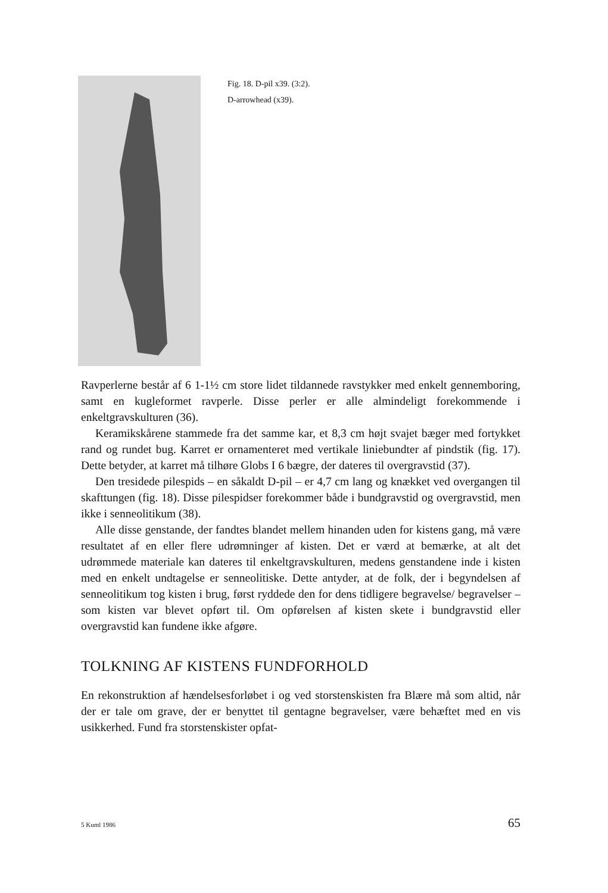Fig. 18. D-pil x39. (3:2).
D-arrowhead (x39).
Ravperlerne består af 6 1-1½ cm store lidet tildannede ravstykker med enkelt gennemboring, samt en kugleformet ravperle. Disse perler er alle almindeligt forekommende i enkeltgravskulturen (36).
Keramikskårene stammede fra det samme kar, et 8,3 cm højt svajet bæger med fortykket rand og rundet bug. Karret er ornamenteret med vertikale liniebundter af pindstik (fig. 17). Dette betyder, at karret må tilhøre Globs I 6 bægre, der dateres til overgravstid (37).
Den tresidede pilespids – en såkaldt D-pil – er 4,7 cm lang og knækket ved overgangen til skafttungen (fig. 18). Disse pilespidser forekommer både i bundgravstid og overgravstid, men ikke i senneolitikum (38).
Alle disse genstande, der fandtes blandet mellem hinanden uden for kistens gang, må være resultatet af en eller flere udrømninger af kisten. Det er værd at bemærke, at alt det udrømmede materiale kan dateres til enkeltgravskulturen, medens genstandene inde i kisten med en enkelt undtagelse er senneolitiske. Dette antyder, at de folk, der i begyndelsen af senneolitikum tog kisten i brug, først ryddede den for dens tidligere begravelse/ begravelser – som kisten var blevet opført til. Om opførelsen af kisten skete i bundgravstid eller overgravstid kan fundene ikke afgøre.
TOLKNING AF KISTENS FUNDFORHOLD
En rekonstruktion af hændelsesforløbet i og ved storstenskisten fra Blære må som altid, når der er tale om grave, der er benyttet til gentagne begravelser, være behæftet med en vis usikkerhed. Fund fra storstenskister opfat-
5 Kuml 1986 65